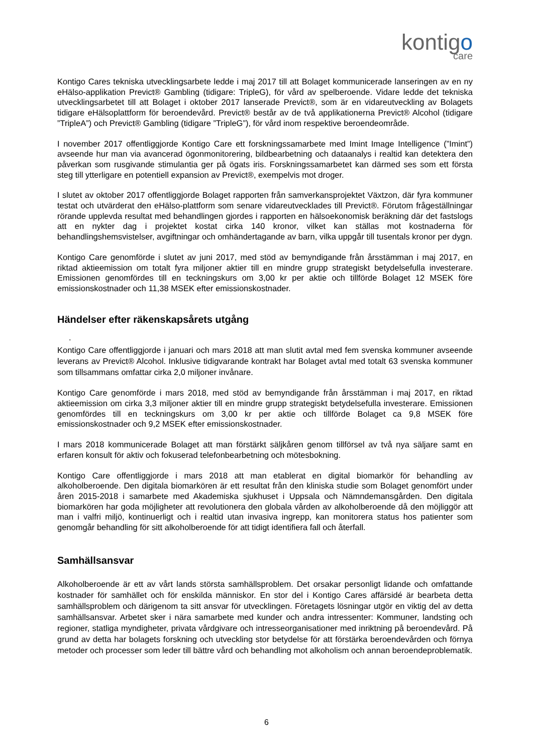kontigo
care
Kontigo Cares tekniska utvecklingsarbete ledde i maj 2017 till att Bolaget kommunicerade lanseringen av en ny eHälso-applikation Previct® Gambling (tidigare: TripleG), för vård av spelberoende. Vidare ledde det tekniska utvecklingsarbetet till att Bolaget i oktober 2017 lanserade Previct®, som är en vidareutveckling av Bolagets tidigare eHälsoplattform för beroendevård. Previct® består av de två applikationerna Previct® Alcohol (tidigare ”TripleA”) och Previct® Gambling (tidigare ”TripleG”), för vård inom respektive beroendeområde.
I november 2017 offentliggjorde Kontigo Care ett forskningssamarbete med Imint Image Intelligence (”Imint”) avseende hur man via avancerad ögonmonitorering, bildbearbetning och dataanalys i realtid kan detektera den påverkan som rusgivande stimulantia ger på ögats iris. Forskningssamarbetet kan därmed ses som ett första steg till ytterligare en potentiell expansion av Previct®, exempelvis mot droger.
I slutet av oktober 2017 offentliggjorde Bolaget rapporten från samverkansprojektet Växtzon, där fyra kommuner testat och utvärderat den eHälso-plattform som senare vidareutvecklades till Previct®. Förutom frågeställningar rörande upplevda resultat med behandlingen gjordes i rapporten en hälsoekonomisk beräkning där det fastslogs att en nykter dag i projektet kostat cirka 140 kronor, vilket kan ställas mot kostnaderna för behandlingshemsvistelser, avgiftningar och omhändertagande av barn, vilka uppgår till tusentals kronor per dygn.
Kontigo Care genomförde i slutet av juni 2017, med stöd av bemyndigande från årsstämman i maj 2017, en riktad aktieemission om totalt fyra miljoner aktier till en mindre grupp strategiskt betydelsefulla investerare. Emissionen genomfördes till en teckningskurs om 3,00 kr per aktie och tillförde Bolaget 12 MSEK före emissionskostnader och 11,38 MSEK efter emissionskostnader.
Händelser efter räkenskapsårets utgång
.
Kontigo Care offentliggjorde i januari och mars 2018 att man slutit avtal med fem svenska kommuner avseende leverans av Previct® Alcohol. Inklusive tidigvarande kontrakt har Bolaget avtal med totalt 63 svenska kommuner som tillsammans omfattar cirka 2,0 miljoner invånare.
Kontigo Care genomförde i mars 2018, med stöd av bemyndigande från årsstämman i maj 2017, en riktad aktieemission om cirka 3,3 miljoner aktier till en mindre grupp strategiskt betydelsefulla investerare. Emissionen genomfördes till en teckningskurs om 3,00 kr per aktie och tillförde Bolaget ca 9,8 MSEK före emissionskostnader och 9,2 MSEK efter emissionskostnader.
I mars 2018 kommunicerade Bolaget att man förstärkt säljkåren genom tillförsel av två nya säljare samt en erfaren konsult för aktiv och fokuserad telefonbearbetning och mötesbokning.
Kontigo Care offentliggjorde i mars 2018 att man etablerat en digital biomarkör för behandling av alkoholberoende. Den digitala biomarkören är ett resultat från den kliniska studie som Bolaget genomfört under åren 2015-2018 i samarbete med Akademiska sjukhuset i Uppsala och Nämndemansgården. Den digitala biomarkören har goda möjligheter att revolutionera den globala vården av alkoholberoende då den möjliggör att man i valfri miljö, kontinuerligt och i realtid utan invasiva ingrepp, kan monitorera status hos patienter som genomgår behandling för sitt alkoholberoende för att tidigt identifiera fall och återfall.
Samhällsansvar
Alkoholberoende är ett av vårt lands största samhällsproblem. Det orsakar personligt lidande och omfattande kostnader för samhället och för enskilda människor. En stor del i Kontigo Cares affärsidé är bearbeta detta samhällsproblem och därigenom ta sitt ansvar för utvecklingen. Företagets lösningar utgör en viktig del av detta samhällsansvar. Arbetet sker i nära samarbete med kunder och andra intressenter: Kommuner, landsting och regioner, statliga myndigheter, privata vårdgivare och intresseorganisationer med inriktning på beroendevård. På grund av detta har bolagets forskning och utveckling stor betydelse för att förstärka beroendevården och förnya metoder och processer som leder till bättre vård och behandling mot alkoholism och annan beroendeproblematik.
6